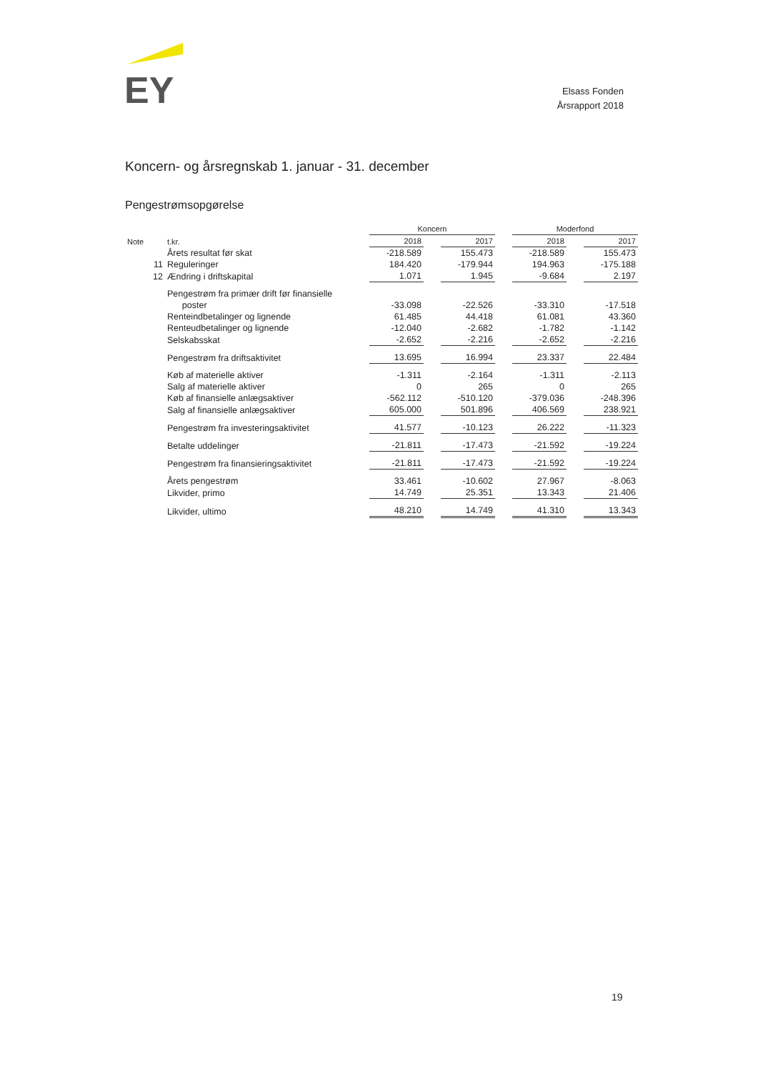EY
Elsass Fonden
Årsrapport 2018
Koncern- og årsregnskab 1. januar - 31. december
Pengestrømsopgørelse
| | | Koncern | | | | Moderfond | | |
| --- | --- | --- | --- | --- | --- | --- | --- | --- |
| Note | t.kr. | 2018 | | 2017 | | 2018 | | 2017 |
| | Årets resultat før skat | -218.589 | | 155.473 | | -218.589 | | 155.473 |
| 11 | Reguleringer | 184.420 | | -179.944 | | 194.963 | | -175.188 |
| 12 | Ændring i driftskapital | 1.071 | | 1.945 | | -9.684 | | 2.197 |
| | Pengestrøm fra primær drift før finansielle poster | -33.098 | | -22.526 | | -33.310 | | -17.518 |
| | Renteindbetalinger og lignende | 61.485 | | 44.418 | | 61.081 | | 43.360 |
| | Renteudbetalinger og lignende | -12.040 | | -2.682 | | -1.782 | | -1.142 |
| | Selskabsskat | -2.652 | | -2.216 | | -2.652 | | -2.216 |
| | Pengestrøm fra driftsaktivitet | 13.695 | | 16.994 | | 23.337 | | 22.484 |
| | Køb af materielle aktiver | -1.311 | | -2.164 | | -1.311 | | -2.113 |
| | Salg af materielle aktiver | 0 | | 265 | | 0 | | 265 |
| | Køb af finansielle anlægsaktiver | -562.112 | | -510.120 | | -379.036 | | -248.396 |
| | Salg af finansielle anlægsaktiver | 605.000 | | 501.896 | | 406.569 | | 238.921 |
| | Pengestrøm fra investeringsaktivitet | 41.577 | | -10.123 | | 26.222 | | -11.323 |
| | Betalte uddelinger | -21.811 | | -17.473 | | -21.592 | | -19.224 |
| | Pengestrøm fra finansieringsaktivitet | -21.811 | | -17.473 | | -21.592 | | -19.224 |
| | Årets pengestrøm | 33.461 | | -10.602 | | 27.967 | | -8.063 |
| | Likvider, primo | 14.749 | | 25.351 | | 13.343 | | 21.406 |
| | Likvider, ultimo | 48.210 | | 14.749 | | 41.310 | | 13.343 |
19